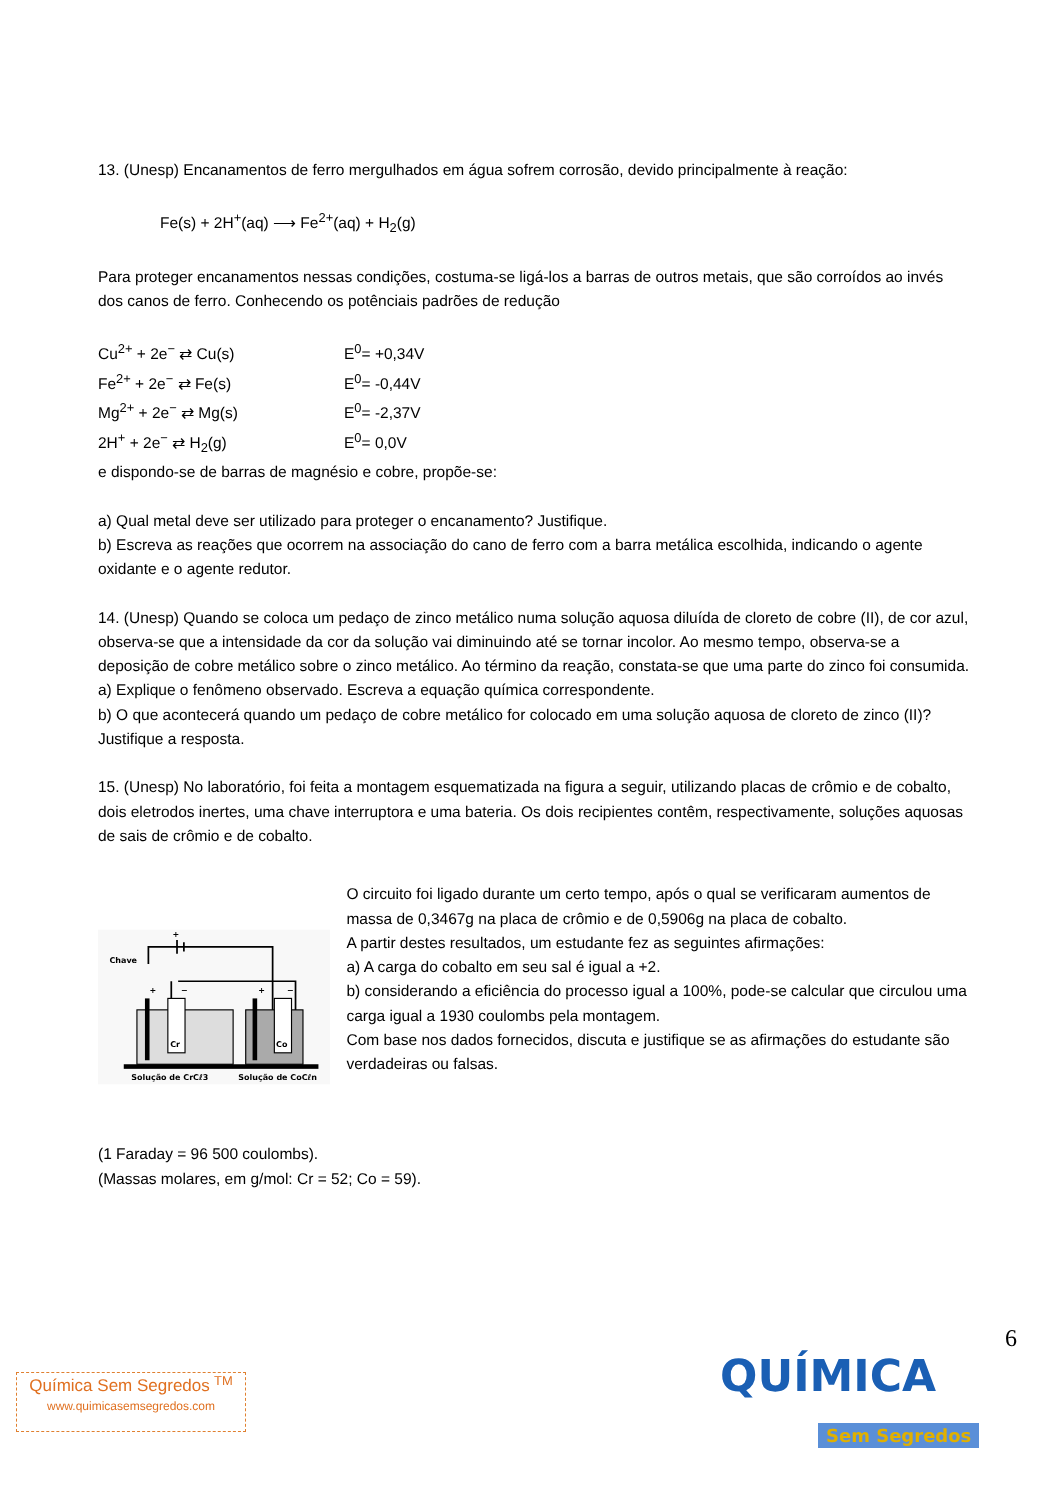13. (Unesp) Encanamentos de ferro mergulhados em água sofrem corrosão, devido principalmente à reação:
Fe(s) + 2H<sup>+</sup>(aq) ⟶ Fe<sup>2+</sup>(aq) + H<sub>2</sub>(g)
Para proteger encanamentos nessas condições, costuma-se ligá-los a barras de outros metais, que são corroídos ao invés dos canos de ferro. Conhecendo os potênciais padrões de redução
Cu<sup>2+</sup> + 2e<sup>−</sup> ⇄ Cu(s) E<sup>0</sup>= +0,34V
Fe<sup>2+</sup> + 2e<sup>−</sup> ⇄ Fe(s) E<sup>0</sup>= -0,44V
Mg<sup>2+</sup> + 2e<sup>−</sup> ⇄ Mg(s) E<sup>0</sup>= -2,37V
2H<sup>+</sup> + 2e<sup>−</sup> ⇄ H<sub>2</sub>(g) E<sup>0</sup>= 0,0V
e dispondo-se de barras de magnésio e cobre, propõe-se:
a) Qual metal deve ser utilizado para proteger o encanamento? Justifique.
b) Escreva as reações que ocorrem na associação do cano de ferro com a barra metálica escolhida, indicando o agente oxidante e o agente redutor.
14. (Unesp) Quando se coloca um pedaço de zinco metálico numa solução aquosa diluída de cloreto de cobre (II), de cor azul, observa-se que a intensidade da cor da solução vai diminuindo até se tornar incolor. Ao mesmo tempo, observa-se a deposição de cobre metálico sobre o zinco metálico. Ao término da reação, constata-se que uma parte do zinco foi consumida.
a) Explique o fenômeno observado. Escreva a equação química correspondente.
b) O que acontecerá quando um pedaço de cobre metálico for colocado em uma solução aquosa de cloreto de zinco (II)? Justifique a resposta.
15. (Unesp) No laboratório, foi feita a montagem esquematizada na figura a seguir, utilizando placas de crômio e de cobalto, dois eletrodos inertes, uma chave interruptora e uma bateria. Os dois recipientes contêm, respectivamente, soluções aquosas de sais de crômio e de cobalto.
+
Chave
Cr
Co
+
−
+
−
Solução de CrCℓ3
Solução de CoCℓn
O circuito foi ligado durante um certo tempo, após o qual se verificaram aumentos de massa de 0,3467g na placa de crômio e de 0,5906g na placa de cobalto.
A partir destes resultados, um estudante fez as seguintes afirmações:
a) A carga do cobalto em seu sal é igual a +2.
b) considerando a eficiência do processo igual a 100%, pode-se calcular que circulou uma carga igual a 1930 coulombs pela montagem.
Com base nos dados fornecidos, discuta e justifique se as afirmações do estudante são verdadeiras ou falsas.
(1 Faraday = 96 500 coulombs).
(Massas molares, em g/mol: Cr = 52; Co = 59).
6
Química Sem Segredos <sup>TM</sup>
www.quimicasemsegredos.com
QUÍMICA
Sem Segredos